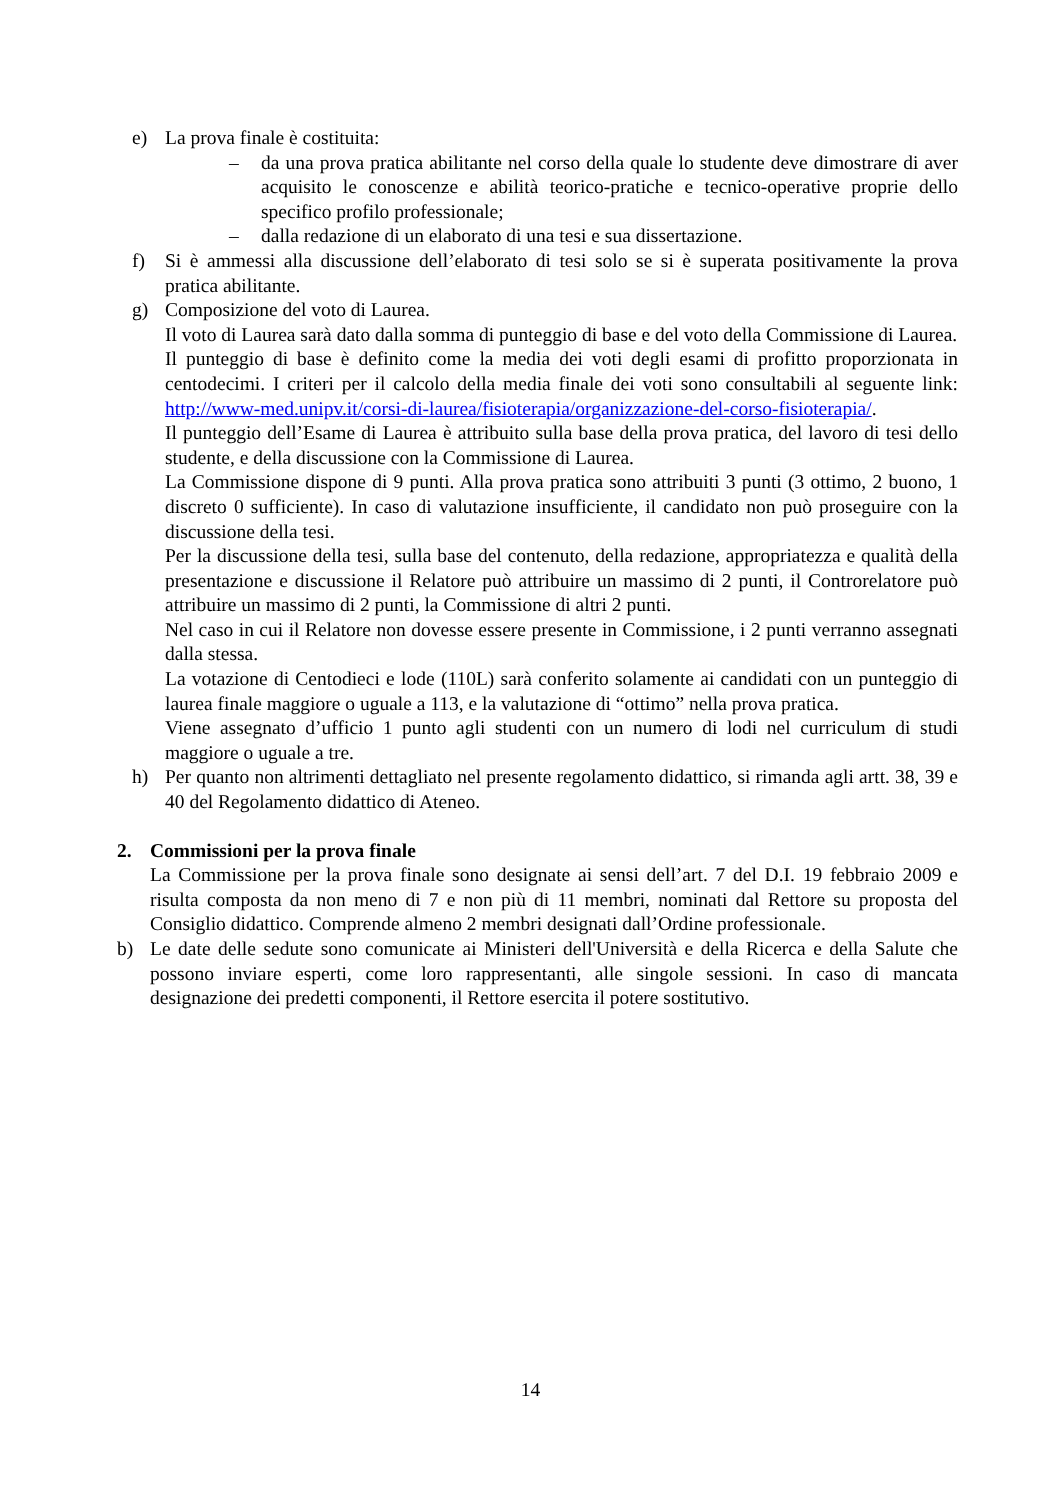e) La prova finale è costituita:
– da una prova pratica abilitante nel corso della quale lo studente deve dimostrare di aver acquisito le conoscenze e abilità teorico-pratiche e tecnico-operative proprie dello specifico profilo professionale;
– dalla redazione di un elaborato di una tesi e sua dissertazione.
f) Si è ammessi alla discussione dell’elaborato di tesi solo se si è superata positivamente la prova pratica abilitante.
g) Composizione del voto di Laurea.
Il voto di Laurea sarà dato dalla somma di punteggio di base e del voto della Commissione di Laurea.
Il punteggio di base è definito come la media dei voti degli esami di profitto proporzionata in centodecimi. I criteri per il calcolo della media finale dei voti sono consultabili al seguente link: http://www-med.unipv.it/corsi-di-laurea/fisioterapia/organizzazione-del-corso-fisioterapia/.
Il punteggio dell’Esame di Laurea è attribuito sulla base della prova pratica, del lavoro di tesi dello studente, e della discussione con la Commissione di Laurea.
La Commissione dispone di 9 punti. Alla prova pratica sono attribuiti 3 punti (3 ottimo, 2 buono, 1 discreto 0 sufficiente). In caso di valutazione insufficiente, il candidato non può proseguire con la discussione della tesi.
Per la discussione della tesi, sulla base del contenuto, della redazione, appropriatezza e qualità della presentazione e discussione il Relatore può attribuire un massimo di 2 punti, il Controrelatore può attribuire un massimo di 2 punti, la Commissione di altri 2 punti.
Nel caso in cui il Relatore non dovesse essere presente in Commissione, i 2 punti verranno assegnati dalla stessa.
La votazione di Centodieci e lode (110L) sarà conferito solamente ai candidati con un punteggio di laurea finale maggiore o uguale a 113, e la valutazione di “ottimo” nella prova pratica.
Viene assegnato d’ufficio 1 punto agli studenti con un numero di lodi nel curriculum di studi maggiore o uguale a tre.
h) Per quanto non altrimenti dettagliato nel presente regolamento didattico, si rimanda agli artt. 38, 39 e 40 del Regolamento didattico di Ateneo.
2. Commissioni per la prova finale
La Commissione per la prova finale sono designate ai sensi dell’art. 7 del D.I. 19 febbraio 2009 e risulta composta da non meno di 7 e non più di 11 membri, nominati dal Rettore su proposta del Consiglio didattico. Comprende almeno 2 membri designati dall’Ordine professionale.
b) Le date delle sedute sono comunicate ai Ministeri dell'Università e della Ricerca e della Salute che possono inviare esperti, come loro rappresentanti, alle singole sessioni. In caso di mancata designazione dei predetti componenti, il Rettore esercita il potere sostitutivo.
14